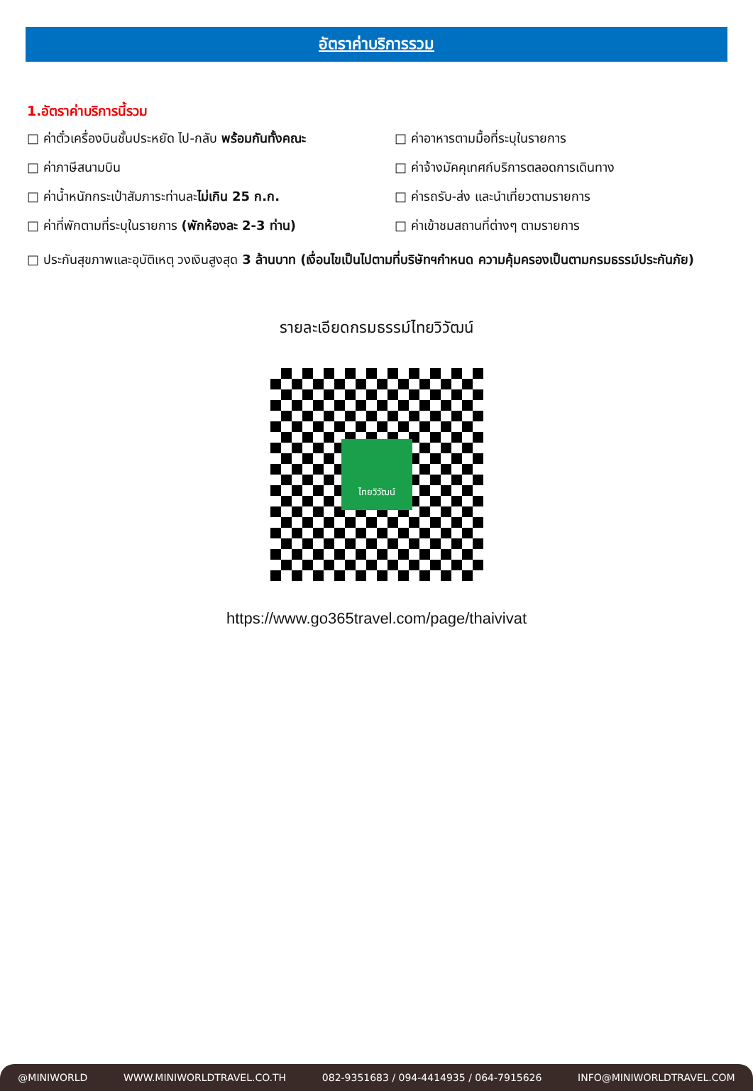อัตราค่าบริการรวม
1.อัตราค่าบริการนี้รวม
□ ค่าตั๋วเครื่องบินชั้นประหยัด ไป-กลับ พร้อมกันทั้งคณะ
□ ค่าอาหารตามมื้อที่ระบุในรายการ
□ ค่าภาษีสนามบิน
□ ค่าจ้างมัคคุเทศก์บริการตลอดการเดินทาง
□ ค่าน้ำหนักกระเป๋าสัมภาระท่านละไม่เกิน 25 ก.ก.
□ ค่ารถรับ-ส่ง และนำเที่ยวตามรายการ
□ ค่าที่พักตามที่ระบุในรายการ (พักห้องละ 2-3 ท่าน)
□ ค่าเข้าชมสถานที่ต่างๆ ตามรายการ
□ ประกันสุขภาพและอุบัติเหตุ วงเงินสูงสุด 3 ล้านบาท (เงื่อนไขเป็นไปตามที่บริษัทฯกำหนด ความคุ้มครองเป็นตามกรมธรรม์ประกันภัย)
รายละเอียดกรมธรรม์ไทยวิวัฒน์
ไทยวิวัฒน์
https://www.go365travel.com/page/thaivivat
@MINIWORLD WWW.MINIWORLDTRAVEL.CO.TH 082-9351683 / 094-4414935 / 064-7915626 INFO@MINIWORLDTRAVEL.COM